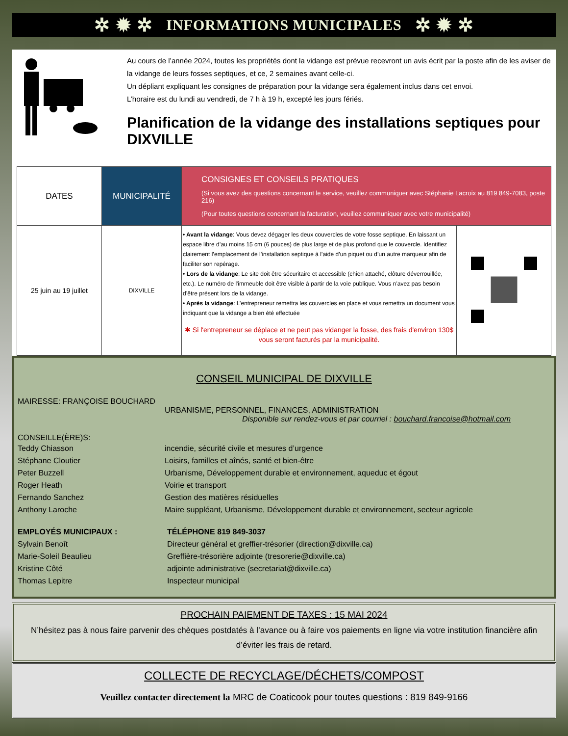✲ ✹ ✲ INFORMATIONS MUNICIPALES ✲ ✹ ✲
Au cours de l’année 2024, toutes les propriétés dont la vidange est prévue recevront un avis écrit par la poste afin de les aviser de la vidange de leurs fosses septiques, et ce, 2 semaines avant celle-ci.
Un dépliant expliquant les consignes de préparation pour la vidange sera également inclus dans cet envoi.
L’horaire est du lundi au vendredi, de 7 h à 19 h, excepté les jours fériés.
Planification de la vidange des installations septiques pour DIXVILLE
| DATES | MUNICIPALITÉ | CONSIGNES ET CONSEILS PRATIQUES (Si vous avez des questions concernant le service, veuillez communiquer avec Stéphanie Lacroix au 819 849-7083, poste 216) (Pour toutes questions concernant la facturation, veuillez communiquer avec votre municipalité) | |
| --- | --- | --- | --- |
| 25 juin au 19 juillet | DIXVILLE | • Avant la vidange : Vous devez dégager les deux couvercles de votre fosse septique. En laissant un espace libre d’au moins 15 cm (6 pouces) de plus large et de plus profond que le couvercle. Identifiez clairement l’emplacement de l’installation septique à l’aide d’un piquet ou d’un autre marqueur afin de faciliter son repérage. • Lors de la vidange : Le site doit être sécuritaire et accessible (chien attaché, clôture déverrouillée, etc.). Le numéro de l'immeuble doit être visible à partir de la voie publique. Vous n’avez pas besoin d’être présent lors de la vidange. • Après la vidange : L’entrepreneur remettra les couvercles en place et vous remettra un document vous indiquant que la vidange a bien été effectuée ✱ Si l'entrepreneur se déplace et ne peut pas vidanger la fosse, des frais d'environ 130$ vous seront facturés par la municipalité. | |
CONSEIL MUNICIPAL DE DIXVILLE
MAIRESSE: FRANÇOISE BOUCHARD
URBANISME, PERSONNEL, FINANCES, ADMINISTRATION
Disponible sur rendez-vous et par courriel : bouchard.francoise@hotmail.com
CONSEILLE(ÈRE)S:
Teddy Chiasson incendie, sécurité civile et mesures d’urgence
Stéphane Cloutier Loisirs, familles et aînés, santé et bien-être
Peter Buzzell Urbanisme, Développement durable et environnement, aqueduc et égout
Roger Heath Voirie et transport
Fernando Sanchez Gestion des matières résiduelles
Anthony Laroche Maire suppléant, Urbanisme, Développement durable et environnement, secteur agricole
EMPLOYÉS MUNICIPAUX : TÉLÉPHONE 819 849-3037
Sylvain Benoît Directeur général et greffier-trésorier (direction@dixville.ca)
Marie-Soleil Beaulieu Greffière-trésorière adjointe (tresorerie@dixville.ca)
Kristine Côté adjointe administrative (secretariat@dixville.ca)
Thomas Lepitre Inspecteur municipal
PROCHAIN PAIEMENT DE TAXES : 15 MAI 2024
N’hésitez pas à nous faire parvenir des chèques postdatés à l’avance ou à faire vos paiements en ligne via votre institution financière afin d’éviter les frais de retard.
COLLECTE DE RECYCLAGE/DÉCHETS/COMPOST
Veuillez contacter directement la MRC de Coaticook pour toutes questions : 819 849-9166